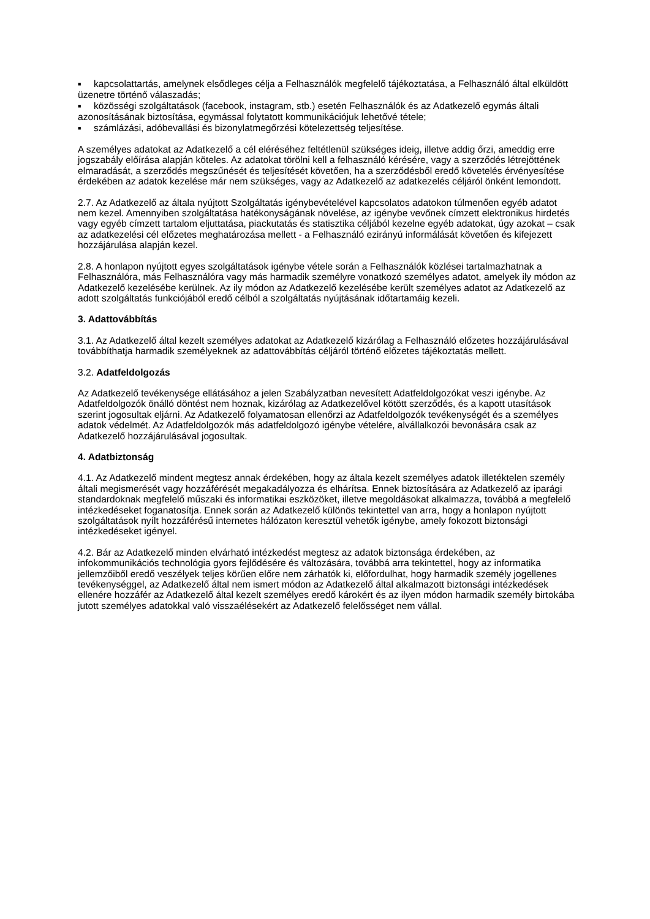■ kapcsolattartás, amelynek elsődleges célja a Felhasználók megfelelő tájékoztatása, a Felhasználó által elküldött üzenetre történő válaszadás;
■ közösségi szolgáltatások (facebook, instagram, stb.) esetén Felhasználók és az Adatkezelő egymás általi azonosításának biztosítása, egymással folytatott kommunikációjuk lehetővé tétele;
■ számlázási, adóbevallási és bizonylatmegőrzési kötelezettség teljesítése.
A személyes adatokat az Adatkezelő a cél eléréséhez feltétlenül szükséges ideig, illetve addig őrzi, ameddig erre jogszabály előírása alapján köteles. Az adatokat törölni kell a felhasználó kérésére, vagy a szerződés létrejöttének elmaradását, a szerződés megszűnését és teljesítését követően, ha a szerződésből eredő követelés érvényesítése érdekében az adatok kezelése már nem szükséges, vagy az Adatkezelő az adatkezelés céljáról önként lemondott.
2.7. Az Adatkezelő az általa nyújtott Szolgáltatás igénybevételével kapcsolatos adatokon túlmenően egyéb adatot nem kezel. Amennyiben szolgáltatása hatékonyságának növelése, az igénybe vevőnek címzett elektronikus hirdetés vagy egyéb címzett tartalom eljuttatása, piackutatás és statisztika céljából kezelne egyéb adatokat, úgy azokat – csak az adatkezelési cél előzetes meghatározása mellett - a Felhasználó ezirányú informálását követően és kifejezett hozzájárulása alapján kezel.
2.8. A honlapon nyújtott egyes szolgáltatások igénybe vétele során a Felhasználók közlései tartalmazhatnak a Felhasználóra, más Felhasználóra vagy más harmadik személyre vonatkozó személyes adatot, amelyek ily módon az Adatkezelő kezelésébe kerülnek. Az ily módon az Adatkezelő kezelésébe került személyes adatot az Adatkezelő az adott szolgáltatás funkciójából eredő célból a szolgáltatás nyújtásának időtartamáig kezeli.
3. Adattovábbítás
3.1. Az Adatkezelő által kezelt személyes adatokat az Adatkezelő kizárólag a Felhasználó előzetes hozzájárulásával továbbíthatja harmadik személyeknek az adattovábbítás céljáról történő előzetes tájékoztatás mellett.
3.2. Adatfeldolgozás
Az Adatkezelő tevékenysége ellátásához a jelen Szabályzatban nevesített Adatfeldolgozókat veszi igénybe. Az Adatfeldolgozók önálló döntést nem hoznak, kizárólag az Adatkezelővel kötött szerződés, és a kapott utasítások szerint jogosultak eljárni. Az Adatkezelő folyamatosan ellenőrzi az Adatfeldolgozók tevékenységét és a személyes adatok védelmét. Az Adatfeldolgozók más adatfeldolgozó igénybe vételére, alvállalkozói bevonására csak az Adatkezelő hozzájárulásával jogosultak.
4. Adatbiztonság
4.1. Az Adatkezelő mindent megtesz annak érdekében, hogy az általa kezelt személyes adatok illetéktelen személy általi megismerését vagy hozzáférését megakadályozza és elhárítsa. Ennek biztosítására az Adatkezelő az iparági standardoknak megfelelő műszaki és informatikai eszközöket, illetve megoldásokat alkalmazza, továbbá a megfelelő intézkedéseket foganatosítja. Ennek során az Adatkezelő különös tekintettel van arra, hogy a honlapon nyújtott szolgáltatások nyílt hozzáférésű internetes hálózaton keresztül vehetők igénybe, amely fokozott biztonsági intézkedéseket igényel.
4.2. Bár az Adatkezelő minden elvárható intézkedést megtesz az adatok biztonsága érdekében, az infokommunikációs technológia gyors fejlődésére és változására, továbbá arra tekintettel, hogy az informatika jellemzőiből eredő veszélyek teljes körűen előre nem zárhatók ki, előfordulhat, hogy harmadik személy jogellenes tevékenységgel, az Adatkezelő által nem ismert módon az Adatkezelő által alkalmazott biztonsági intézkedések ellenére hozzáfér az Adatkezelő által kezelt személyes eredő károkért és az ilyen módon harmadik személy birtokába jutott személyes adatokkal való visszaélésekért az Adatkezelő felelősséget nem vállal.